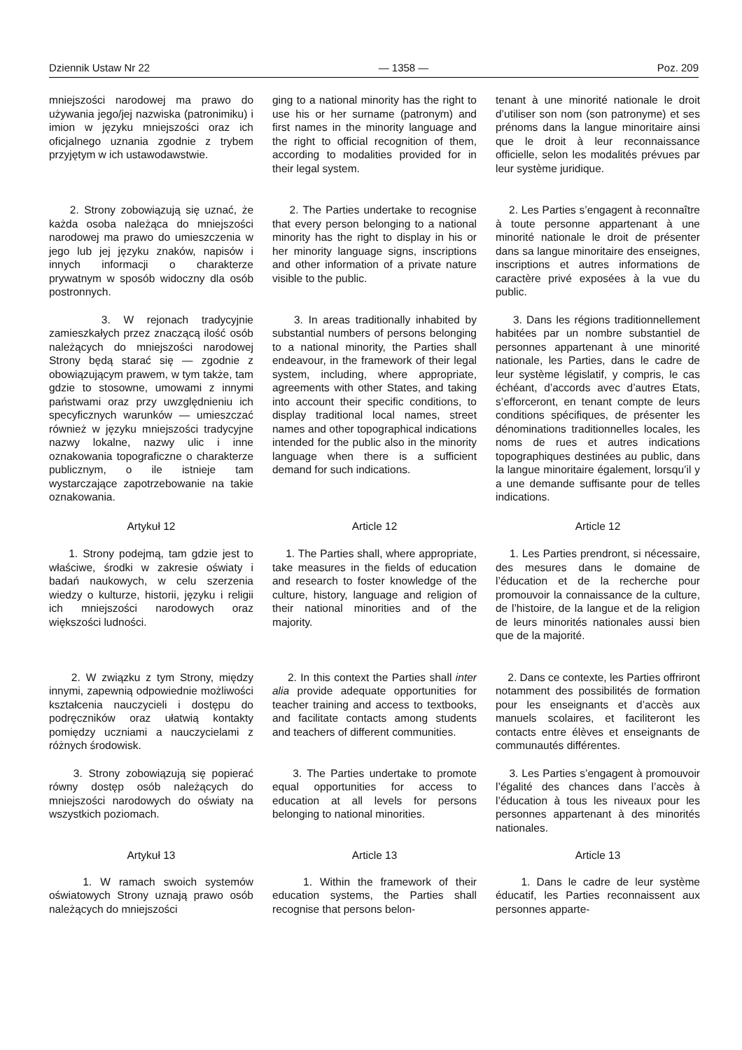Dziennik Ustaw Nr 22 — 1358 — Poz. 209
mniejszości narodowej ma prawo do używania jego/jej nazwiska (patronimiku) i imion w języku mniejszości oraz ich oficjalnego uznania zgodnie z trybem przyjętym w ich ustawodawstwie.
ging to a national minority has the right to use his or her surname (patronym) and first names in the minority language and the right to official recognition of them, according to modalities provided for in their legal system.
tenant à une minorité nationale le droit d’utiliser son nom (son patronyme) et ses prénoms dans la langue minoritaire ainsi que le droit à leur reconnaissance officielle, selon les modalités prévues par leur système juridique.
2. Strony zobowiązują się uznać, że każda osoba należąca do mniejszości narodowej ma prawo do umieszczenia w jego lub jej języku znaków, napisów i innych informacji o charakterze prywatnym w sposób widoczny dla osób postronnych.
2. The Parties undertake to recognise that every person belonging to a national minority has the right to display in his or her minority language signs, inscriptions and other information of a private nature visible to the public.
2. Les Parties s’engagent à reconnaître à toute personne appartenant à une minorité nationale le droit de présenter dans sa langue minoritaire des enseignes, inscriptions et autres informations de caractère privé exposées à la vue du public.
3. W rejonach tradycyjnie zamieszkałych przez znaczącą ilość osób należących do mniejszości narodowej Strony będą starać się — zgodnie z obowiązującym prawem, w tym także, tam gdzie to stosowne, umowami z innymi państwami oraz przy uwzględnieniu ich specyficznych warunków — umieszczać również w języku mniejszości tradycyjne nazwy lokalne, nazwy ulic i inne oznakowania topograficzne o charakterze publicznym, o ile istnieje tam wystarczające zapotrzebowanie na takie oznakowania.
3. In areas traditionally inhabited by substantial numbers of persons belonging to a national minority, the Parties shall endeavour, in the framework of their legal system, including, where appropriate, agreements with other States, and taking into account their specific conditions, to display traditional local names, street names and other topographical indications intended for the public also in the minority language when there is a sufficient demand for such indications.
3. Dans les régions traditionnellement habitées par un nombre substantiel de personnes appartenant à une minorité nationale, les Parties, dans le cadre de leur système législatif, y compris, le cas échéant, d’accords avec d’autres Etats, s’efforceront, en tenant compte de leurs conditions spécifiques, de présenter les dénominations traditionnelles locales, les noms de rues et autres indications topographiques destinées au public, dans la langue minoritaire également, lorsqu’il y a une demande suffisante pour de telles indications.
Artykuł 12
Article 12
Article 12
1. Strony podejmą, tam gdzie jest to właściwe, środki w zakresie oświaty i badań naukowych, w celu szerzenia wiedzy o kulturze, historii, języku i religii ich mniejszości narodowych oraz większości ludności.
1. The Parties shall, where appropriate, take measures in the fields of education and research to foster knowledge of the culture, history, language and religion of their national minorities and of the majority.
1. Les Parties prendront, si nécessaire, des mesures dans le domaine de l’éducation et de la recherche pour promouvoir la connaissance de la culture, de l’histoire, de la langue et de la religion de leurs minorités nationales aussi bien que de la majorité.
2. W związku z tym Strony, między innymi, zapewnią odpowiednie możliwości kształcenia nauczycieli i dostępu do podręczników oraz ułatwią kontakty pomiędzy uczniami a nauczycielami z różnych środowisk.
2. In this context the Parties shall inter alia provide adequate opportunities for teacher training and access to textbooks, and facilitate contacts among students and teachers of different communities.
2. Dans ce contexte, les Parties offriront notamment des possibilités de formation pour les enseignants et d’accès aux manuels scolaires, et faciliteront les contacts entre élèves et enseignants de communautés différentes.
3. Strony zobowiązują się popierać równy dostęp osób należących do mniejszości narodowych do oświaty na wszystkich poziomach.
3. The Parties undertake to promote equal opportunities for access to education at all levels for persons belonging to national minorities.
3. Les Parties s’engagent à promouvoir l’égalité des chances dans l’accès à l’éducation à tous les niveaux pour les personnes appartenant à des minorités nationales.
Artykuł 13
Article 13
Article 13
1. W ramach swoich systemów oświatowych Strony uznają prawo osób należących do mniejszości
1. Within the framework of their education systems, the Parties shall recognise that persons belon-
1. Dans le cadre de leur système éducatif, les Parties reconnaissent aux personnes apparte-